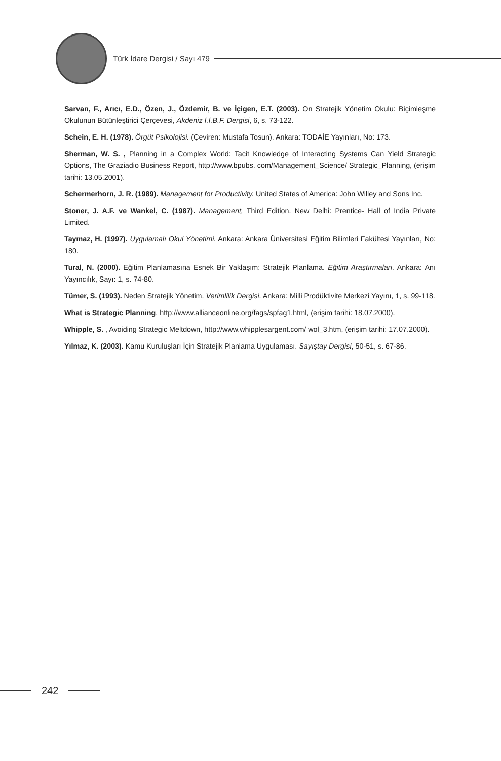Türk İdare Dergisi / Sayı 479
Sarvan, F., Arıcı, E.D., Özen, J., Özdemir, B. ve İçigen, E.T. (2003). On Stratejik Yönetim Okulu: Biçimleşme Okulunun Bütünleştirici Çerçevesi, Akdeniz İ.İ.B.F. Dergisi, 6, s. 73-122.
Schein, E. H. (1978). Örgüt Psikolojisi. (Çeviren: Mustafa Tosun). Ankara: TODAİE Yayınları, No: 173.
Sherman, W. S. , Planning in a Complex World: Tacit Knowledge of Interacting Systems Can Yield Strategic Options, The Graziadio Business Report, http://www.bpubs. com/Management_Science/ Strategic_Planning, (erişim tarihi: 13.05.2001).
Schermerhorn, J. R. (1989). Management for Productivity. United States of America: John Willey and Sons Inc.
Stoner, J. A.F. ve Wankel, C. (1987). Management, Third Edition. New Delhi: Prentice- Hall of India Private Limited.
Taymaz, H. (1997). Uygulamalı Okul Yönetimi. Ankara: Ankara Üniversitesi Eğitim Bilimleri Fakültesi Yayınları, No: 180.
Tural, N. (2000). Eğitim Planlamasına Esnek Bir Yaklaşım: Stratejik Planlama. Eğitim Araştırmaları. Ankara: Anı Yayıncılık, Sayı: 1, s. 74-80.
Tümer, S. (1993). Neden Stratejik Yönetim. Verimlilik Dergisi. Ankara: Milli Prodüktivite Merkezi Yayını, 1, s. 99-118.
What is Strategic Planning, http://www.allianceonline.org/fags/spfag1.html, (erişim tarihi: 18.07.2000).
Whipple, S. , Avoiding Strategic Meltdown, http://www.whipplesargent.com/ wol_3.htm, (erişim tarihi: 17.07.2000).
Yılmaz, K. (2003). Kamu Kuruluşları İçin Stratejik Planlama Uygulaması. Sayıştay Dergisi, 50-51, s. 67-86.
242